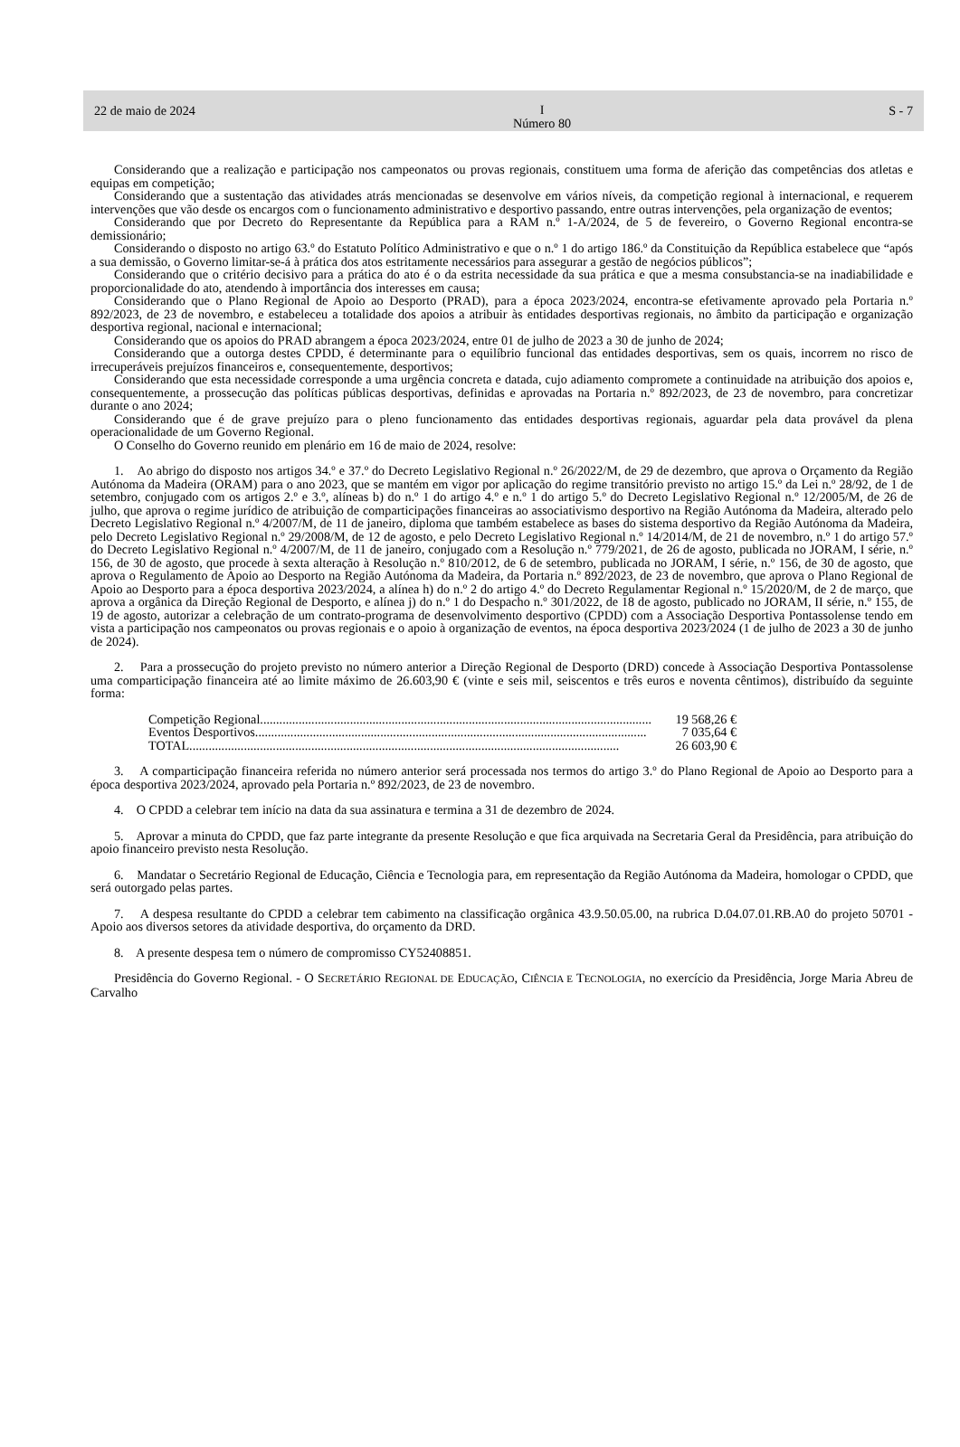22 de maio de 2024 I
Número 80 S - 7
Considerando que a realização e participação nos campeonatos ou provas regionais, constituem uma forma de aferição das competências dos atletas e equipas em competição;
Considerando que a sustentação das atividades atrás mencionadas se desenvolve em vários níveis, da competição regional à internacional, e requerem intervenções que vão desde os encargos com o funcionamento administrativo e desportivo passando, entre outras intervenções, pela organização de eventos;
Considerando que por Decreto do Representante da República para a RAM n.º 1-A/2024, de 5 de fevereiro, o Governo Regional encontra-se demissionário;
Considerando o disposto no artigo 63.º do Estatuto Político Administrativo e que o n.º 1 do artigo 186.º da Constituição da República estabelece que “após a sua demissão, o Governo limitar-se-á à prática dos atos estritamente necessários para assegurar a gestão de negócios públicos”;
Considerando que o critério decisivo para a prática do ato é o da estrita necessidade da sua prática e que a mesma consubstancia-se na inadiabilidade e proporcionalidade do ato, atendendo à importância dos interesses em causa;
Considerando que o Plano Regional de Apoio ao Desporto (PRAD), para a época 2023/2024, encontra-se efetivamente aprovado pela Portaria n.º 892/2023, de 23 de novembro, e estabeleceu a totalidade dos apoios a atribuir às entidades desportivas regionais, no âmbito da participação e organização desportiva regional, nacional e internacional;
Considerando que os apoios do PRAD abrangem a época 2023/2024, entre 01 de julho de 2023 a 30 de junho de 2024;
Considerando que a outorga destes CPDD, é determinante para o equilíbrio funcional das entidades desportivas, sem os quais, incorrem no risco de irrecuperáveis prejuízos financeiros e, consequentemente, desportivos;
Considerando que esta necessidade corresponde a uma urgência concreta e datada, cujo adiamento compromete a continuidade na atribuição dos apoios e, consequentemente, a prossecução das políticas públicas desportivas, definidas e aprovadas na Portaria n.º 892/2023, de 23 de novembro, para concretizar durante o ano 2024;
Considerando que é de grave prejuízo para o pleno funcionamento das entidades desportivas regionais, aguardar pela data provável da plena operacionalidade de um Governo Regional.
O Conselho do Governo reunido em plenário em 16 de maio de 2024, resolve:
1. Ao abrigo do disposto nos artigos 34.º e 37.º do Decreto Legislativo Regional n.º 26/2022/M, de 29 de dezembro, que aprova o Orçamento da Região Autónoma da Madeira (ORAM) para o ano 2023, que se mantém em vigor por aplicação do regime transitório previsto no artigo 15.º da Lei n.º 28/92, de 1 de setembro, conjugado com os artigos 2.º e 3.º, alíneas b) do n.º 1 do artigo 4.º e n.º 1 do artigo 5.º do Decreto Legislativo Regional n.º 12/2005/M, de 26 de julho, que aprova o regime jurídico de atribuição de comparticipações financeiras ao associativismo desportivo na Região Autónoma da Madeira, alterado pelo Decreto Legislativo Regional n.º 4/2007/M, de 11 de janeiro, diploma que também estabelece as bases do sistema desportivo da Região Autónoma da Madeira, pelo Decreto Legislativo Regional n.º 29/2008/M, de 12 de agosto, e pelo Decreto Legislativo Regional n.º 14/2014/M, de 21 de novembro, n.º 1 do artigo 57.º do Decreto Legislativo Regional n.º 4/2007/M, de 11 de janeiro, conjugado com a Resolução n.º 779/2021, de 26 de agosto, publicada no JORAM, I série, n.º 156, de 30 de agosto, que procede à sexta alteração à Resolução n.º 810/2012, de 6 de setembro, publicada no JORAM, I série, n.º 156, de 30 de agosto, que aprova o Regulamento de Apoio ao Desporto na Região Autónoma da Madeira, da Portaria n.º 892/2023, de 23 de novembro, que aprova o Plano Regional de Apoio ao Desporto para a época desportiva 2023/2024, a alínea h) do n.º 2 do artigo 4.º do Decreto Regulamentar Regional n.º 15/2020/M, de 2 de março, que aprova a orgânica da Direção Regional de Desporto, e alínea j) do n.º 1 do Despacho n.º 301/2022, de 18 de agosto, publicado no JORAM, II série, n.º 155, de 19 de agosto, autorizar a celebração de um contrato-programa de desenvolvimento desportivo (CPDD) com a Associação Desportiva Pontassolense tendo em vista a participação nos campeonatos ou provas regionais e o apoio à organização de eventos, na época desportiva 2023/2024 (1 de julho de 2023 a 30 de junho de 2024).
2. Para a prossecução do projeto previsto no número anterior a Direção Regional de Desporto (DRD) concede à Associação Desportiva Pontassolense uma comparticipação financeira até ao limite máximo de 26.603,90 € (vinte e seis mil, seiscentos e três euros e noventa cêntimos), distribuído da seguinte forma:
Competição Regional.......................................................................................................................... 19 568,26 €
Eventos Desportivos.......................................................................................................................... 7 035,64 €
TOTAL...................................................................................................................................... 26 603,90 €
3. A comparticipação financeira referida no número anterior será processada nos termos do artigo 3.º do Plano Regional de Apoio ao Desporto para a época desportiva 2023/2024, aprovado pela Portaria n.º 892/2023, de 23 de novembro.
4. O CPDD a celebrar tem início na data da sua assinatura e termina a 31 de dezembro de 2024.
5. Aprovar a minuta do CPDD, que faz parte integrante da presente Resolução e que fica arquivada na Secretaria Geral da Presidência, para atribuição do apoio financeiro previsto nesta Resolução.
6. Mandatar o Secretário Regional de Educação, Ciência e Tecnologia para, em representação da Região Autónoma da Madeira, homologar o CPDD, que será outorgado pelas partes.
7. A despesa resultante do CPDD a celebrar tem cabimento na classificação orgânica 43.9.50.05.00, na rubrica D.04.07.01.RB.A0 do projeto 50701 - Apoio aos diversos setores da atividade desportiva, do orçamento da DRD.
8. A presente despesa tem o número de compromisso CY52408851.
Presidência do Governo Regional. - O SECRETÁRIO REGIONAL DE EDUCAÇÃO, CIÊNCIA E TECNOLOGIA, no exercício da Presidência, Jorge Maria Abreu de Carvalho